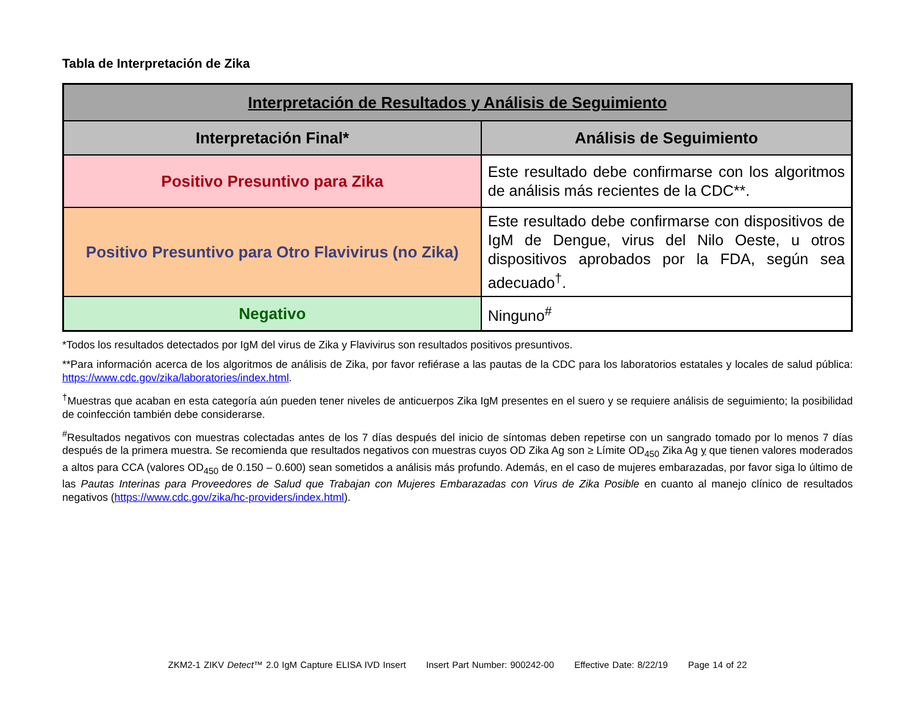Tabla de Interpretación de Zika
| Interpretación de Resultados y Análisis de Seguimiento | |
| --- | --- |
| Interpretación Final* | Análisis de Seguimiento |
| Positivo Presuntivo para Zika | Este resultado debe confirmarse con los algoritmos de análisis más recientes de la CDC**. |
| Positivo Presuntivo para Otro Flavivirus (no Zika) | Este resultado debe confirmarse con dispositivos de IgM de Dengue, virus del Nilo Oeste, u otros dispositivos aprobados por la FDA, según sea adecuado<sup>†</sup>. |
| Negativo | Ninguno<sup>#</sup> |
*Todos los resultados detectados por IgM del virus de Zika y Flavivirus son resultados positivos presuntivos.
**Para información acerca de los algoritmos de análisis de Zika, por favor refiérase a las pautas de la CDC para los laboratorios estatales y locales de salud pública: https://www.cdc.gov/zika/laboratories/index.html.
<sup>†</sup> Muestras que acaban en esta categoría aún pueden tener niveles de anticuerpos Zika IgM presentes en el suero y se requiere análisis de seguimiento; la posibilidad de coinfección también debe considerarse.
<sup>#</sup> Resultados negativos con muestras colectadas antes de los 7 días después del inicio de síntomas deben repetirse con un sangrado tomado por lo menos 7 días después de la primera muestra. Se recomienda que resultados negativos con muestras cuyos OD Zika Ag son ≥ Límite OD<sub>450</sub> Zika Ag y que tienen valores moderados a altos para CCA (valores OD<sub>450</sub> de 0.150 – 0.600) sean sometidos a análisis más profundo. Además, en el caso de mujeres embarazadas, por favor siga lo último de las Pautas Interinas para Proveedores de Salud que Trabajan con Mujeres Embarazadas con Virus de Zika Posible en cuanto al manejo clínico de resultados negativos (https://www.cdc.gov/zika/hc-providers/index.html).
ZKM2-1 ZIKV Detect™ 2.0 IgM Capture ELISA IVD Insert Insert Part Number: 900242-00 Effective Date: 8/22/19 Page 14 of 22